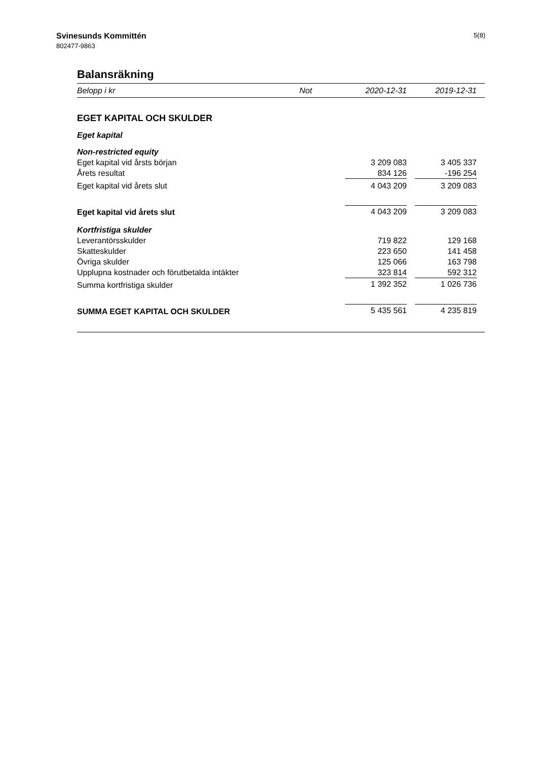Svinesunds Kommittén
802477-9863
5(8)
Balansräkning
| Belopp i kr | Not | 2020-12-31 | | 2019-12-31 | |
| --- | --- | --- | --- | --- | --- |
| EGET KAPITAL OCH SKULDER | | | | | |
| Eget kapital | | | | | |
| Non-restricted equity | | | | | |
| Eget kapital vid årsts början | | 3 209 083 | | 3 405 337 | |
| Årets resultat | | 834 126 | | -196 254 | |
| Eget kapital vid årets slut | | 4 043 209 | | 3 209 083 | |
| Eget kapital vid årets slut | | 4 043 209 | | 3 209 083 | |
| Kortfristiga skulder | | | | | |
| Leverantörsskulder | | 719 822 | | 129 168 | |
| Skatteskulder | | 223 650 | | 141 458 | |
| Övriga skulder | | 125 066 | | 163 798 | |
| Upplupna kostnader och förutbetalda intäkter | | 323 814 | | 592 312 | |
| Summa kortfristiga skulder | | 1 392 352 | | 1 026 736 | |
| SUMMA EGET KAPITAL OCH SKULDER | | 5 435 561 | | 4 235 819 | |